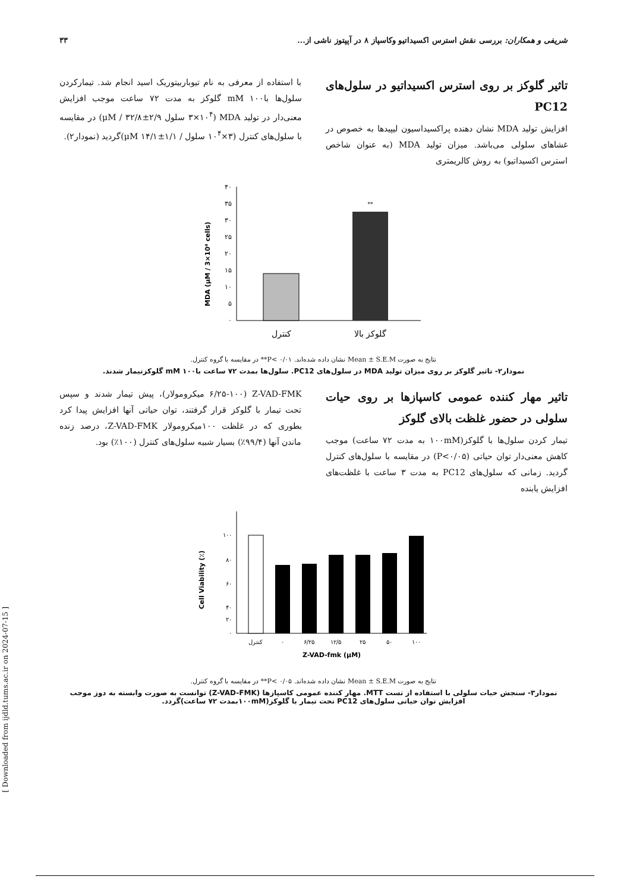شریفی و همکاران: بررسی نقش استرس اکسیداتیو وکاسپاز ۸ در آپپتوز ناشی از... ۳۳
تاثیر گلوکز بر روی استرس اکسیداتیو در سلول‌های PC12
افزایش تولید MDA نشان دهنده پراکسیداسیون لیپیدها به خصوص در غشاهای سلولی می‌باشد. میزان تولید MDA (به عنوان شاخص استرس اکسیداتیو) به روش کالریمتری
با استفاده از معرفی به نام تیوباربیتوریک اسید انجام شد. تیمارکردن سلول‌ها باmM ۱۰۰ گلوکز به مدت ۷۲ ساعت موجب افزایش معنی‌دار در تولید MDA (۳×۱۰<sup>۴</sup> سلول μM / ۳۲/۸±۲/۹) در مقایسه با سلول‌های کنترل (۳×۱۰<sup>۴</sup> سلول / μM ۱۴/۱±۱/۱)گردید (نمودار۲).
MDA (μM / 3×10⁴ cells)
۴۰
۳۵
۳۰
۲۵
۲۰
۱۵
۱۰
۵
۰
**
کنترل
گلوکز بالا
نتایج به صورت Mean ± S.E.M نشان داده شده‌اند. ۰/۰۱ >P** در مقایسه با گروه کنترل.
نمودار۲- تاثیر گلوکز بر روی میزان تولید MDA در سلول‌های PC12. سلول‌ها بمدت ۷۲ ساعت باmM ۱۰۰ گلوکزتیمار شدند.
تاثیر مهار کننده عمومی کاسپازها بر روی حیات سلولی در حضور غلظت بالای گلوکز
تیمار کردن سلول‌ها با گلوکز(۱۰۰mM به مدت ۷۲ ساعت) موجب کاهش معنی‌دار توان حیاتی (P<۰/۰۵) در مقایسه با سلول‌های کنترل گردید. زمانی که سلول‌های PC12 به مدت ۳ ساعت با غلظت‌های افزایش یابنده
Z-VAD-FMK (۶/۲۵-۱۰۰ میکرومولار)، پیش تیمار شدند و سپس تحت تیمار با گلوکز قرار گرفتند، توان حیاتی آنها افزایش پیدا کرد بطوری که در غلظت ۱۰۰میکرومولار Z-VAD-FMK، درصد زنده ماندن آنها (۹۹/۴٪) بسیار شبیه سلول‌های کنترل (۱۰۰٪) بود.
Cell Viability (٪)
۱۰۰
۸۰
۶۰
۴۰
۲۰
۰
کنترل
۰
۶/۲۵
۱۲/۵
۲۵
۵۰
۱۰۰
Z-VAD-fmk (μM)
نتایج به صورت Mean ± S.E.M نشان داده شده‌اند. ۰/۰۵ >P** در مقایسه با گروه کنترل.
نمودار۳- سنجش حیات سلولی با استفاده از تست MTT. مهار کننده عمومی کاسپازها (Z-VAD-FMK) توانست به صورت وابسته به دوز موجب افزایش توان حیاتی سلول‌های PC12 تحت تیمار با گلوکز(۱۰۰mMبمدت ۷۲ ساعت)گردد.
[ Downloaded from ijdld.tums.ac.ir on 2024-07-15 ]